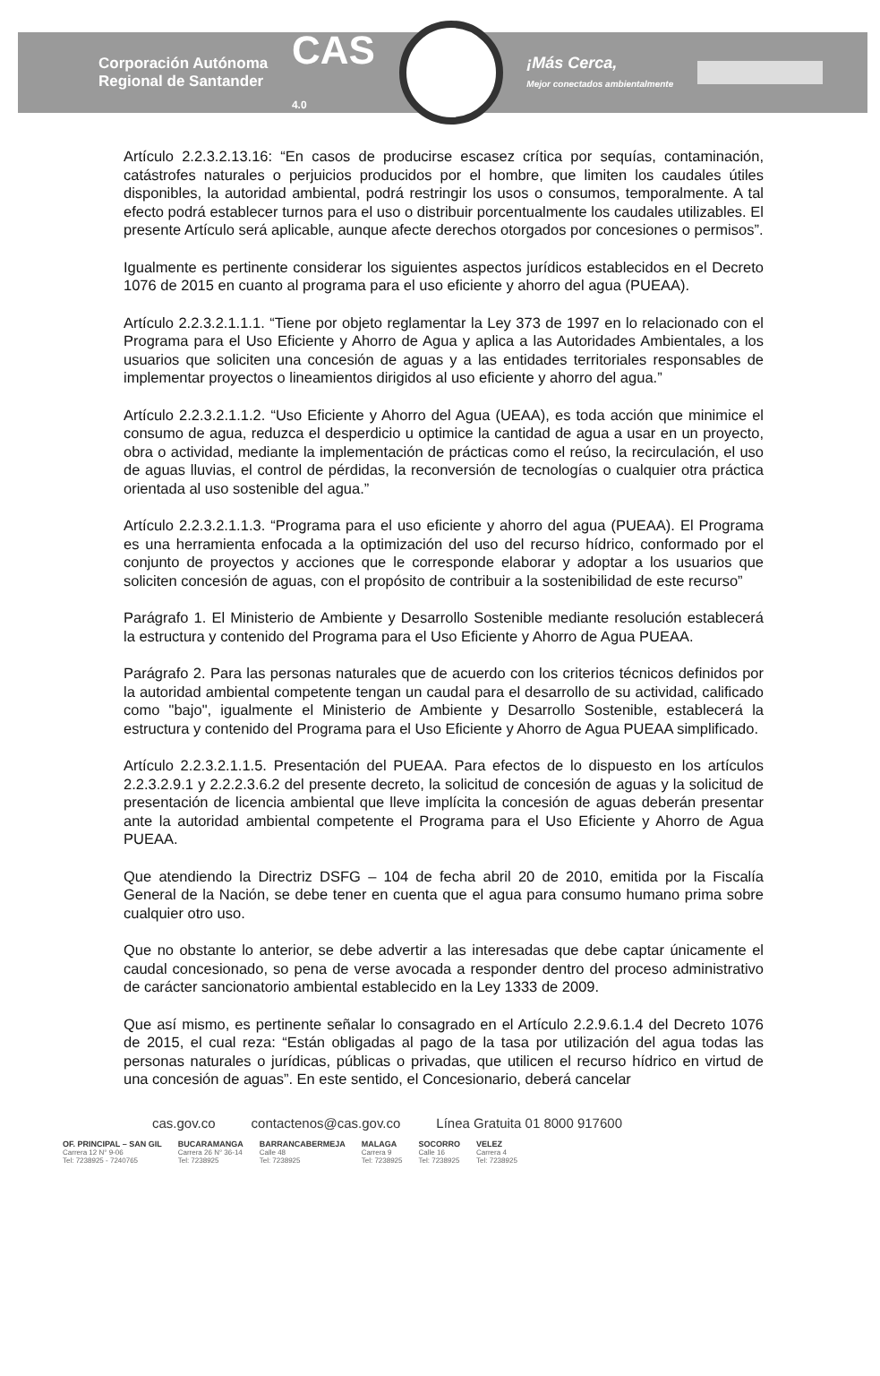Corporación Autónoma
Regional de Santander
CAS
4.0
¡Más Cerca,
Mejor conectados ambientalmente
Artículo 2.2.3.2.13.16: “En casos de producirse escasez crítica por sequías, contaminación, catástrofes naturales o perjuicios producidos por el hombre, que limiten los caudales útiles disponibles, la autoridad ambiental, podrá restringir los usos o consumos, temporalmente. A tal efecto podrá establecer turnos para el uso o distribuir porcentualmente los caudales utilizables. El presente Artículo será aplicable, aunque afecte derechos otorgados por concesiones o permisos”.
Igualmente es pertinente considerar los siguientes aspectos jurídicos establecidos en el Decreto 1076 de 2015 en cuanto al programa para el uso eficiente y ahorro del agua (PUEAA).
Artículo 2.2.3.2.1.1.1. “Tiene por objeto reglamentar la Ley 373 de 1997 en lo relacionado con el Programa para el Uso Eficiente y Ahorro de Agua y aplica a las Autoridades Ambientales, a los usuarios que soliciten una concesión de aguas y a las entidades territoriales responsables de implementar proyectos o lineamientos dirigidos al uso eficiente y ahorro del agua.”
Artículo 2.2.3.2.1.1.2. “Uso Eficiente y Ahorro del Agua (UEAA), es toda acción que minimice el consumo de agua, reduzca el desperdicio u optimice la cantidad de agua a usar en un proyecto, obra o actividad, mediante la implementación de prácticas como el reúso, la recirculación, el uso de aguas lluvias, el control de pérdidas, la reconversión de tecnologías o cualquier otra práctica orientada al uso sostenible del agua.”
Artículo 2.2.3.2.1.1.3. “Programa para el uso eficiente y ahorro del agua (PUEAA). El Programa es una herramienta enfocada a la optimización del uso del recurso hídrico, conformado por el conjunto de proyectos y acciones que le corresponde elaborar y adoptar a los usuarios que soliciten concesión de aguas, con el propósito de contribuir a la sostenibilidad de este recurso”
Parágrafo 1. El Ministerio de Ambiente y Desarrollo Sostenible mediante resolución establecerá la estructura y contenido del Programa para el Uso Eficiente y Ahorro de Agua PUEAA.
Parágrafo 2. Para las personas naturales que de acuerdo con los criterios técnicos definidos por la autoridad ambiental competente tengan un caudal para el desarrollo de su actividad, calificado como "bajo", igualmente el Ministerio de Ambiente y Desarrollo Sostenible, establecerá la estructura y contenido del Programa para el Uso Eficiente y Ahorro de Agua PUEAA simplificado.
Artículo 2.2.3.2.1.1.5. Presentación del PUEAA. Para efectos de lo dispuesto en los artículos 2.2.3.2.9.1 y 2.2.2.3.6.2 del presente decreto, la solicitud de concesión de aguas y la solicitud de presentación de licencia ambiental que lleve implícita la concesión de aguas deberán presentar ante la autoridad ambiental competente el Programa para el Uso Eficiente y Ahorro de Agua PUEAA.
Que atendiendo la Directriz DSFG – 104 de fecha abril 20 de 2010, emitida por la Fiscalía General de la Nación, se debe tener en cuenta que el agua para consumo humano prima sobre cualquier otro uso.
Que no obstante lo anterior, se debe advertir a las interesadas que debe captar únicamente el caudal concesionado, so pena de verse avocada a responder dentro del proceso administrativo de carácter sancionatorio ambiental establecido en la Ley 1333 de 2009.
Que así mismo, es pertinente señalar lo consagrado en el Artículo 2.2.9.6.1.4 del Decreto 1076 de 2015, el cual reza: “Están obligadas al pago de la tasa por utilización del agua todas las personas naturales o jurídicas, públicas o privadas, que utilicen el recurso hídrico en virtud de una concesión de aguas”. En este sentido, el Concesionario, deberá cancelar
cas.gov.co contactenos@cas.gov.co Línea Gratuita 01 8000 917600
OF. PRINCIPAL – SAN GIL
Carrera 12 N° 9-06
Tel: 7238925 - 7240765
BUCARAMANGA
Carrera 26 N° 36-14
Tel: 7238925
BARRANCABERMEJA
Calle 48
Tel: 7238925
MALAGA
Carrera 9
Tel: 7238925
SOCORRO
Calle 16
Tel: 7238925
VELEZ
Carrera 4
Tel: 7238925